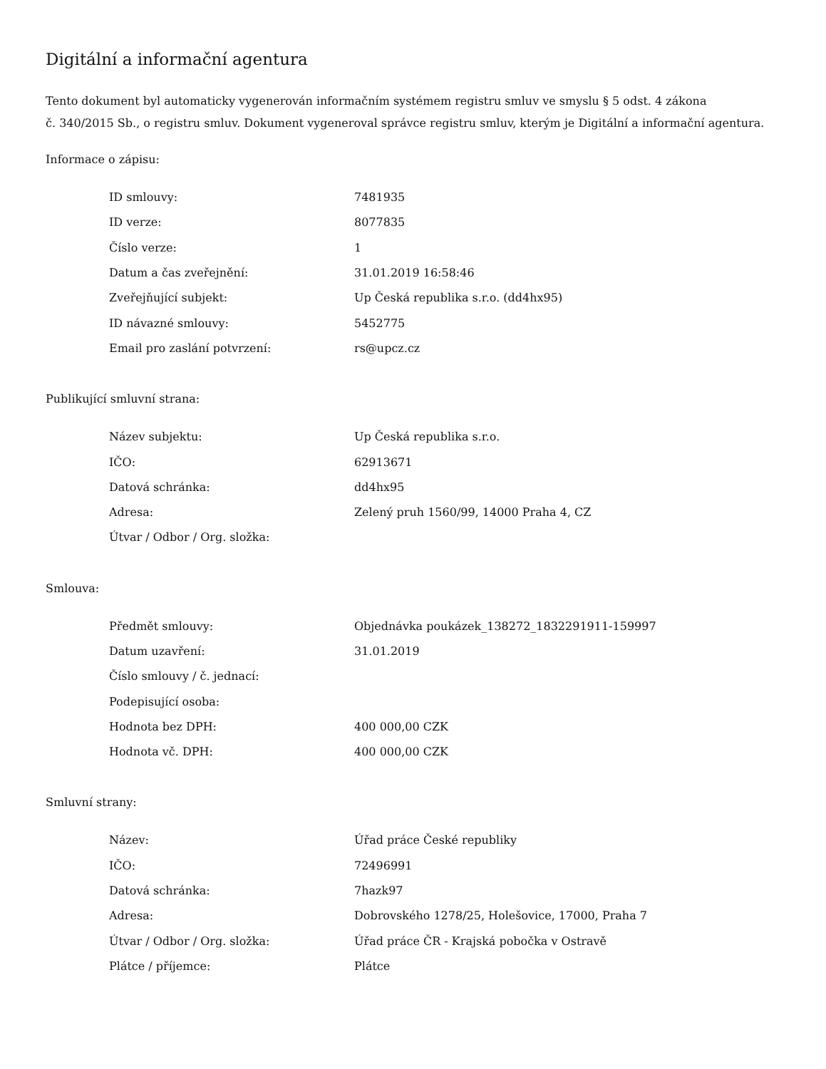Digitální a informační agentura
Tento dokument byl automaticky vygenerován informačním systémem registru smluv ve smyslu § 5 odst. 4 zákona
č. 340/2015 Sb., o registru smluv. Dokument vygeneroval správce registru smluv, kterým je Digitální a informační agentura.
Informace o zápisu:
| ID smlouvy: | 7481935 |
| ID verze: | 8077835 |
| Číslo verze: | 1 |
| Datum a čas zveřejnění: | 31.01.2019 16:58:46 |
| Zveřejňující subjekt: | Up Česká republika s.r.o. (dd4hx95) |
| ID návazné smlouvy: | 5452775 |
| Email pro zaslání potvrzení: | rs@upcz.cz |
Publikující smluvní strana:
| Název subjektu: | Up Česká republika s.r.o. |
| IČO: | 62913671 |
| Datová schránka: | dd4hx95 |
| Adresa: | Zelený pruh 1560/99, 14000 Praha 4, CZ |
| Útvar / Odbor / Org. složka: | |
Smlouva:
| Předmět smlouvy: | Objednávka poukázek_138272_1832291911-159997 |
| Datum uzavření: | 31.01.2019 |
| Číslo smlouvy / č. jednací: | |
| Podepisující osoba: | |
| Hodnota bez DPH: | 400 000,00 CZK |
| Hodnota vč. DPH: | 400 000,00 CZK |
Smluvní strany:
| Název: | Úřad práce České republiky |
| IČO: | 72496991 |
| Datová schránka: | 7hazk97 |
| Adresa: | Dobrovského 1278/25, Holešovice, 17000, Praha 7 |
| Útvar / Odbor / Org. složka: | Úřad práce ČR - Krajská pobočka v Ostravě |
| Plátce / příjemce: | Plátce |